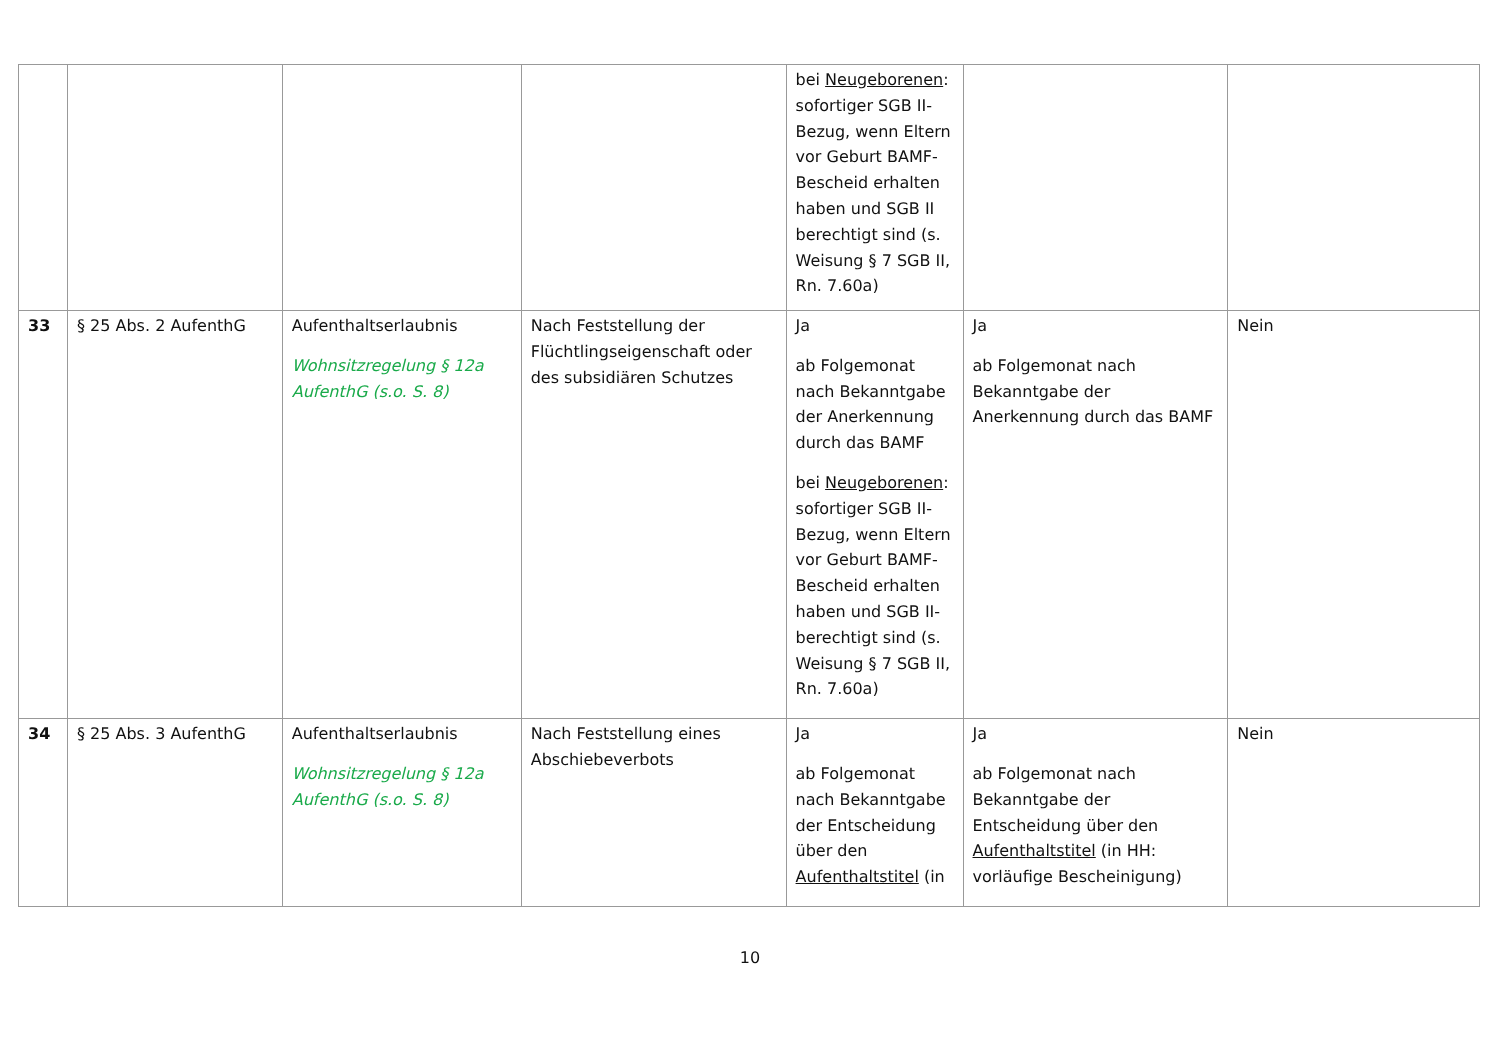| | | | | bei Neugeborenen : sofortiger SGB II-Bezug, wenn Eltern vor Geburt BAMF-Bescheid erhalten haben und SGB II berechtigt sind (s. Weisung § 7 SGB II, Rn. 7.60a) | | |
| 33 | § 25 Abs. 2 AufenthG | Aufenthaltserlaubnis Wohnsitzregelung § 12a AufenthG (s.o. S. 8) | Nach Feststellung der Flüchtlingseigenschaft oder des subsidiären Schutzes | Ja ab Folgemonat nach Bekanntgabe der Anerkennung durch das BAMF bei Neugeborenen : sofortiger SGB II-Bezug, wenn Eltern vor Geburt BAMF-Bescheid erhalten haben und SGB II-berechtigt sind (s. Weisung § 7 SGB II, Rn. 7.60a) | Ja ab Folgemonat nach Bekanntgabe der Anerkennung durch das BAMF | Nein |
| 34 | § 25 Abs. 3 AufenthG | Aufenthaltserlaubnis Wohnsitzregelung § 12a AufenthG (s.o. S. 8) | Nach Feststellung eines Abschiebeverbots | Ja ab Folgemonat nach Bekanntgabe der Entscheidung über den Aufenthaltstitel (in | Ja ab Folgemonat nach Bekanntgabe der Entscheidung über den Aufenthaltstitel (in HH: vorläufige Bescheinigung) | Nein |
10